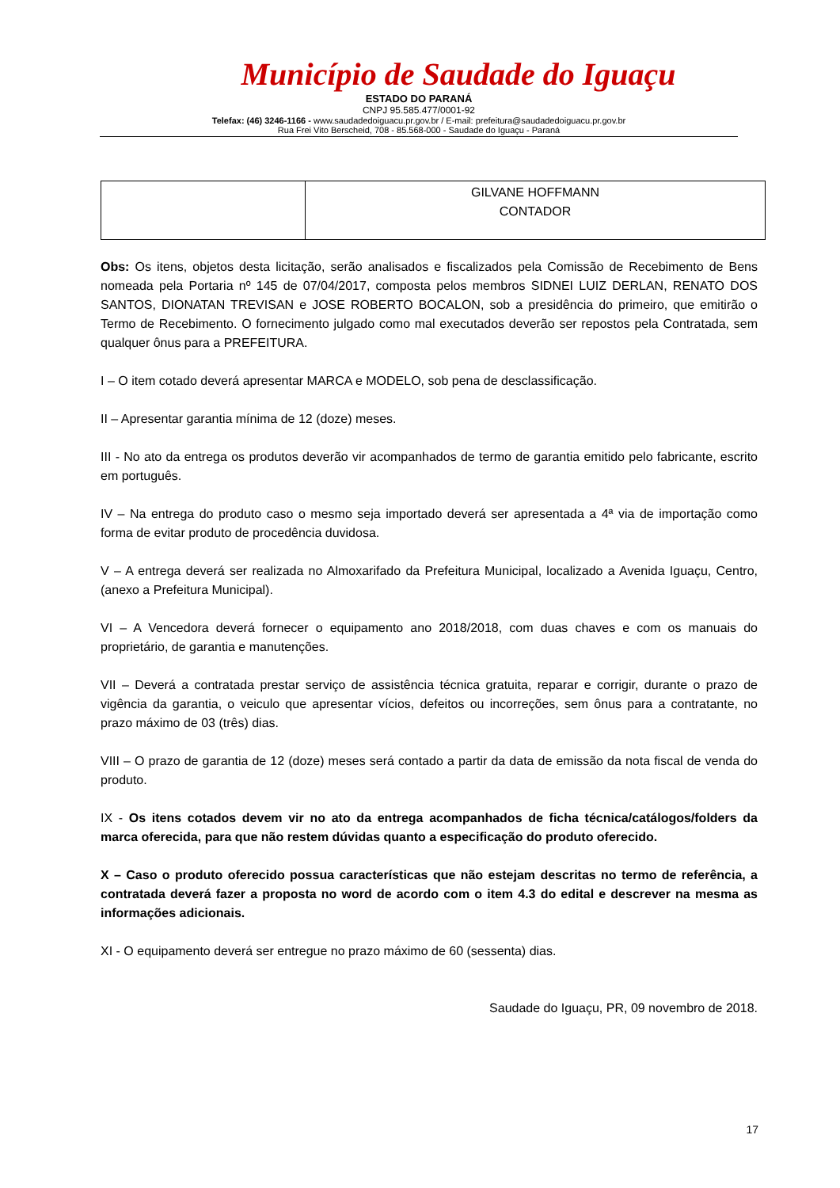Município de Saudade do Iguaçu
ESTADO DO PARANÁ
CNPJ 95.585.477/0001-92
Telefax: (46) 3246-1166 - www.saudadedoiguacu.pr.gov.br / E-mail: prefeitura@saudadedoiguacu.pr.gov.br
Rua Frei Vito Berscheid, 708 - 85.568-000 - Saudade do Iguaçu - Paraná
| | GILVANE HOFFMANN CONTADOR |
Obs: Os itens, objetos desta licitação, serão analisados e fiscalizados pela Comissão de Recebimento de Bens nomeada pela Portaria nº 145 de 07/04/2017, composta pelos membros SIDNEI LUIZ DERLAN, RENATO DOS SANTOS, DIONATAN TREVISAN e JOSE ROBERTO BOCALON, sob a presidência do primeiro, que emitirão o Termo de Recebimento. O fornecimento julgado como mal executados deverão ser repostos pela Contratada, sem qualquer ônus para a PREFEITURA.
I – O item cotado deverá apresentar MARCA e MODELO, sob pena de desclassificação.
II – Apresentar garantia mínima de 12 (doze) meses.
III - No ato da entrega os produtos deverão vir acompanhados de termo de garantia emitido pelo fabricante, escrito em português.
IV – Na entrega do produto caso o mesmo seja importado deverá ser apresentada a 4ª via de importação como forma de evitar produto de procedência duvidosa.
V – A entrega deverá ser realizada no Almoxarifado da Prefeitura Municipal, localizado a Avenida Iguaçu, Centro, (anexo a Prefeitura Municipal).
VI – A Vencedora deverá fornecer o equipamento ano 2018/2018, com duas chaves e com os manuais do proprietário, de garantia e manutenções.
VII – Deverá a contratada prestar serviço de assistência técnica gratuita, reparar e corrigir, durante o prazo de vigência da garantia, o veiculo que apresentar vícios, defeitos ou incorreções, sem ônus para a contratante, no prazo máximo de 03 (três) dias.
VIII – O prazo de garantia de 12 (doze) meses será contado a partir da data de emissão da nota fiscal de venda do produto.
IX - Os itens cotados devem vir no ato da entrega acompanhados de ficha técnica/catálogos/folders da marca oferecida, para que não restem dúvidas quanto a especificação do produto oferecido.
X – Caso o produto oferecido possua características que não estejam descritas no termo de referência, a contratada deverá fazer a proposta no word de acordo com o item 4.3 do edital e descrever na mesma as informações adicionais.
XI - O equipamento deverá ser entregue no prazo máximo de 60 (sessenta) dias.
Saudade do Iguaçu, PR, 09 novembro de 2018.
17